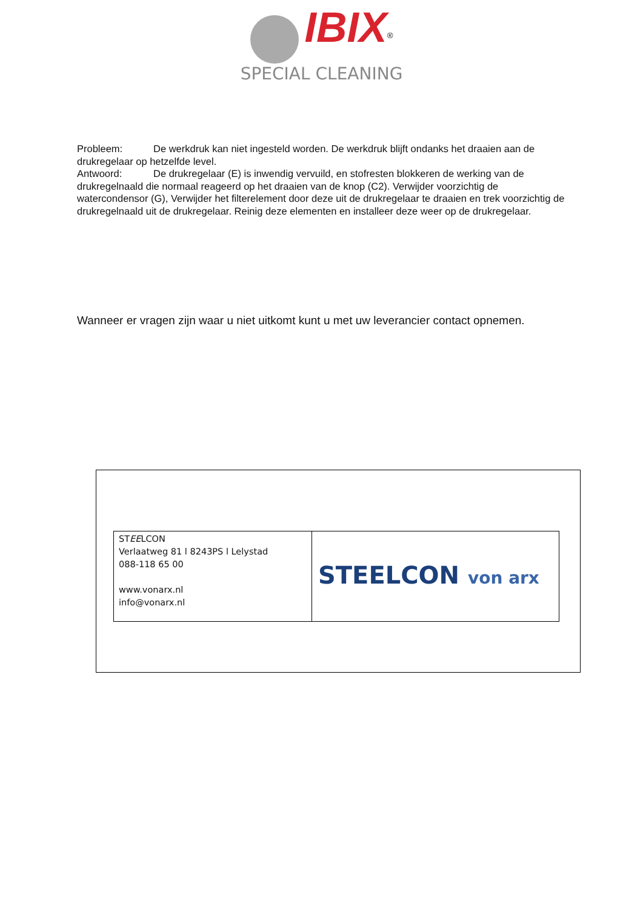IBIX<sup>®</sup>
SPECIAL CLEANING
Probleem: De werkdruk kan niet ingesteld worden. De werkdruk blijft ondanks het draaien aan de drukregelaar op hetzelfde level.
Antwoord: De drukregelaar (E) is inwendig vervuild, en stofresten blokkeren de werking van de drukregelnaald die normaal reageerd op het draaien van de knop (C2). Verwijder voorzichtig de watercondensor (G), Verwijder het filterelement door deze uit de drukregelaar te draaien en trek voorzichtig de drukregelnaald uit de drukregelaar. Reinig deze elementen en installeer deze weer op de drukregelaar.
Wanneer er vragen zijn waar u niet uitkomt kunt u met uw leverancier contact opnemen.
| ST EE LCON Verlaatweg 81 l 8243PS l Lelystad 088-118 65 00 www.vonarx.nl info@vonarx.nl | STEELCON von arx |